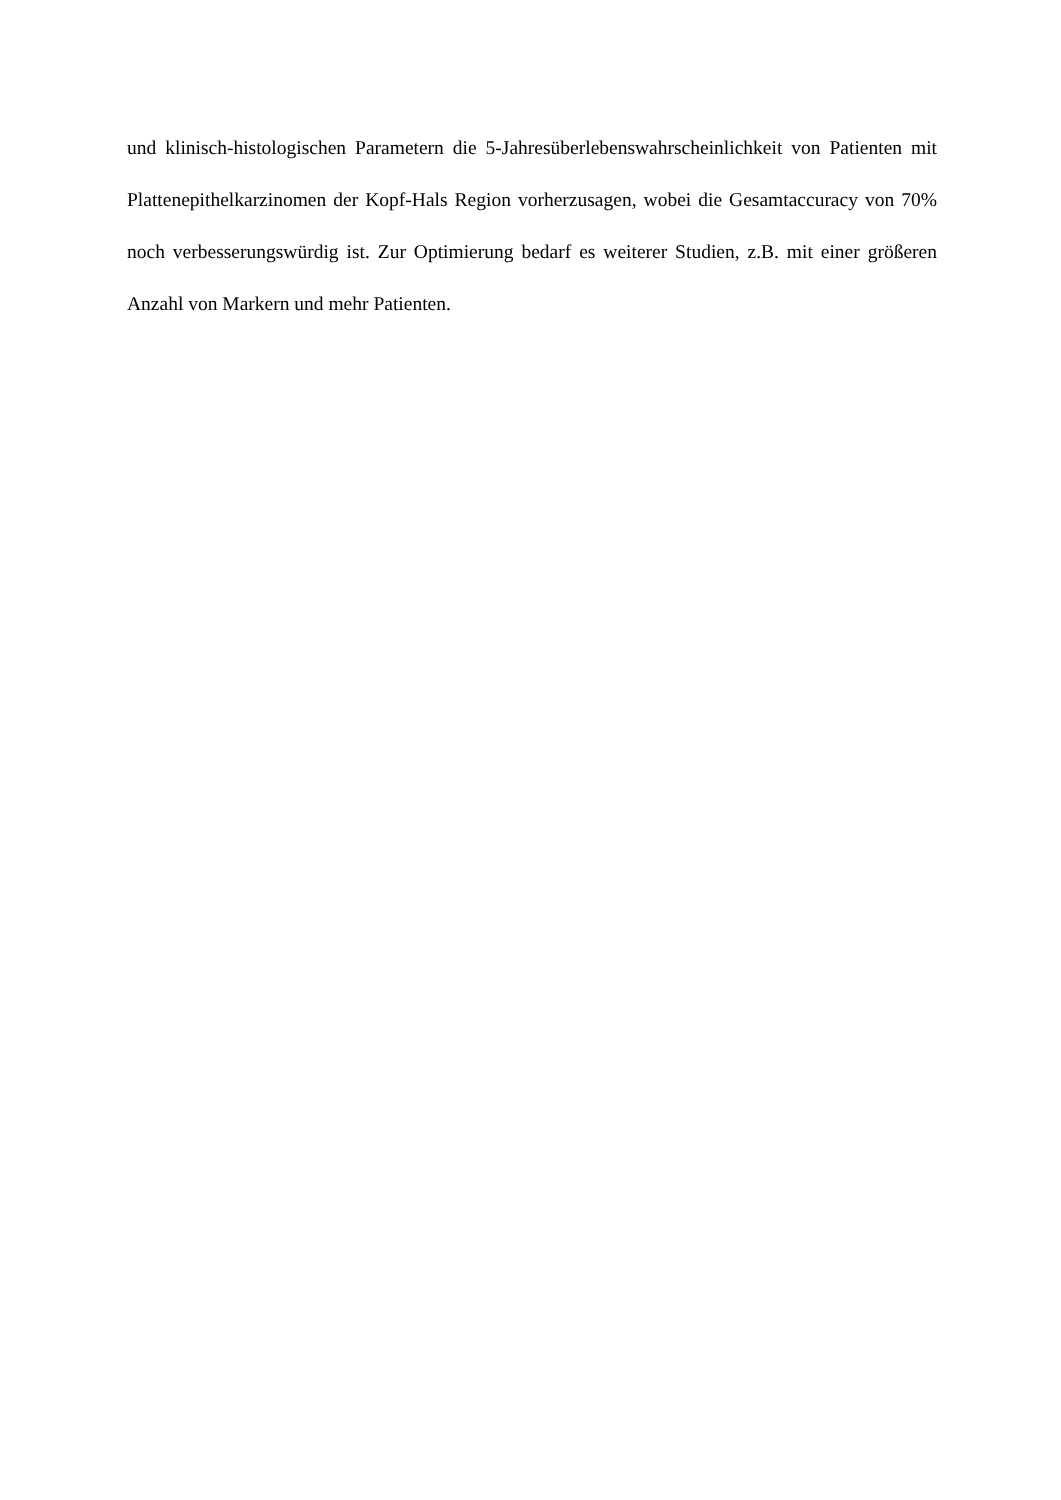und klinisch-histologischen Parametern die 5-Jahresüberlebenswahrscheinlichkeit von Patienten mit Plattenepithelkarzinomen der Kopf-Hals Region vorherzusagen, wobei die Gesamtaccuracy von 70% noch verbesserungswürdig ist. Zur Optimierung bedarf es weiterer Studien, z.B. mit einer größeren Anzahl von Markern und mehr Patienten.